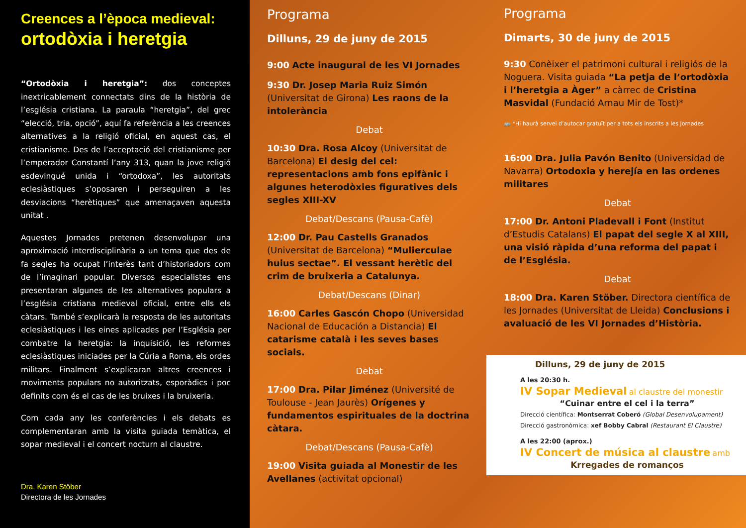Creences a l’època medieval:
ortodòxia i heretgia
“Ortodòxia i heretgia”: dos conceptes inextricablement connectats dins de la història de l’església cristiana. La paraula “heretgia”, del grec “elecció, tria, opció”, aquí fa referència a les creences alternatives a la religió oficial, en aquest cas, el cristianisme. Des de l’acceptació del cristianisme per l’emperador Constantí l’any 313, quan la jove religió esdevingué unida i “ortodoxa”, les autoritats eclesiàstiques s’oposaren i perseguiren a les desviacions “herètiques” que amenaçaven aquesta unitat .
Aquestes Jornades pretenen desenvolupar una aproximació interdisciplinària a un tema que des de fa segles ha ocupat l’interès tant d’historiadors com de l’imaginari popular. Diversos especialistes ens presentaran algunes de les alternatives populars a l’església cristiana medieval oficial, entre ells els càtars. També s’explicarà la resposta de les autoritats eclesiàstiques i les eines aplicades per l’Església per combatre la heretgia: la inquisició, les reformes eclesiàstiques iniciades per la Cúria a Roma, els ordes militars. Finalment s’explicaran altres creences i moviments populars no autoritzats, esporàdics i poc definits com és el cas de les bruixes i la bruixeria.
Com cada any les conferències i els debats es complementaran amb la visita guiada temàtica, el sopar medieval i el concert nocturn al claustre.
Dra. Karen Stöber
Directora de les Jornades
Programa
Dilluns, 29 de juny de 2015
9:00 Acte inaugural de les VI Jornades
9:30 Dr. Josep Maria Ruiz Simón (Universitat de Girona) Les raons de la intolerància
Debat
10:30 Dra. Rosa Alcoy (Universitat de Barcelona) El desig del cel: representacions amb fons epifànic i algunes heterodòxies figuratives dels segles XIII-XV
Debat/Descans (Pausa-Cafè)
12:00 Dr. Pau Castells Granados (Universitat de Barcelona) “Mulierculae huius sectae”. El vessant herètic del crim de bruixeria a Catalunya.
Debat/Descans (Dinar)
16:00 Carles Gascón Chopo (Universidad Nacional de Educación a Distancia) El catarisme català i les seves bases socials.
Debat
17:00 Dra. Pilar Jiménez (Université de Toulouse - Jean Jaurès) Orígenes y fundamentos espirituales de la doctrina càtara.
Debat/Descans (Pausa-Cafè)
19:00 Visita guiada al Monestir de les Avellanes (activitat opcional)
Programa
Dimarts, 30 de juny de 2015
9:30 Conèixer el patrimoni cultural i religiós de la Noguera. Visita guiada “La petja de l’ortodòxia i l’heretgia a Àger” a càrrec de Cristina Masvidal (Fundació Arnau Mir de Tost)*
🚌 *Hi haurà servei d’autocar gratuït per a tots els inscrits a les Jornades
16:00 Dra. Julia Pavón Benito (Universidad de Navarra) Ortodoxia y herejía en las ordenes militares
Debat
17:00 Dr. Antoni Pladevall i Font (Institut d’Estudis Catalans) El papat del segle X al XIII, una visió ràpida d’una reforma del papat i de l’Església.
Debat
18:00 Dra. Karen Stöber. Directora científica de les Jornades (Universitat de Lleida) Conclusions i avaluació de les VI Jornades d’Història.
Dilluns, 29 de juny de 2015
A les 20:30 h.
IV Sopar Medieval al claustre del monestir
“Cuinar entre el cel i la terra”
Direcció científica: Montserrat Coberó (Global Desenvolupament)
Direcció gastronòmica: xef Bobby Cabral (Restaurant El Claustre)
A les 22:00 (aprox.)
IV Concert de música al claustre amb
Krregades de romanços